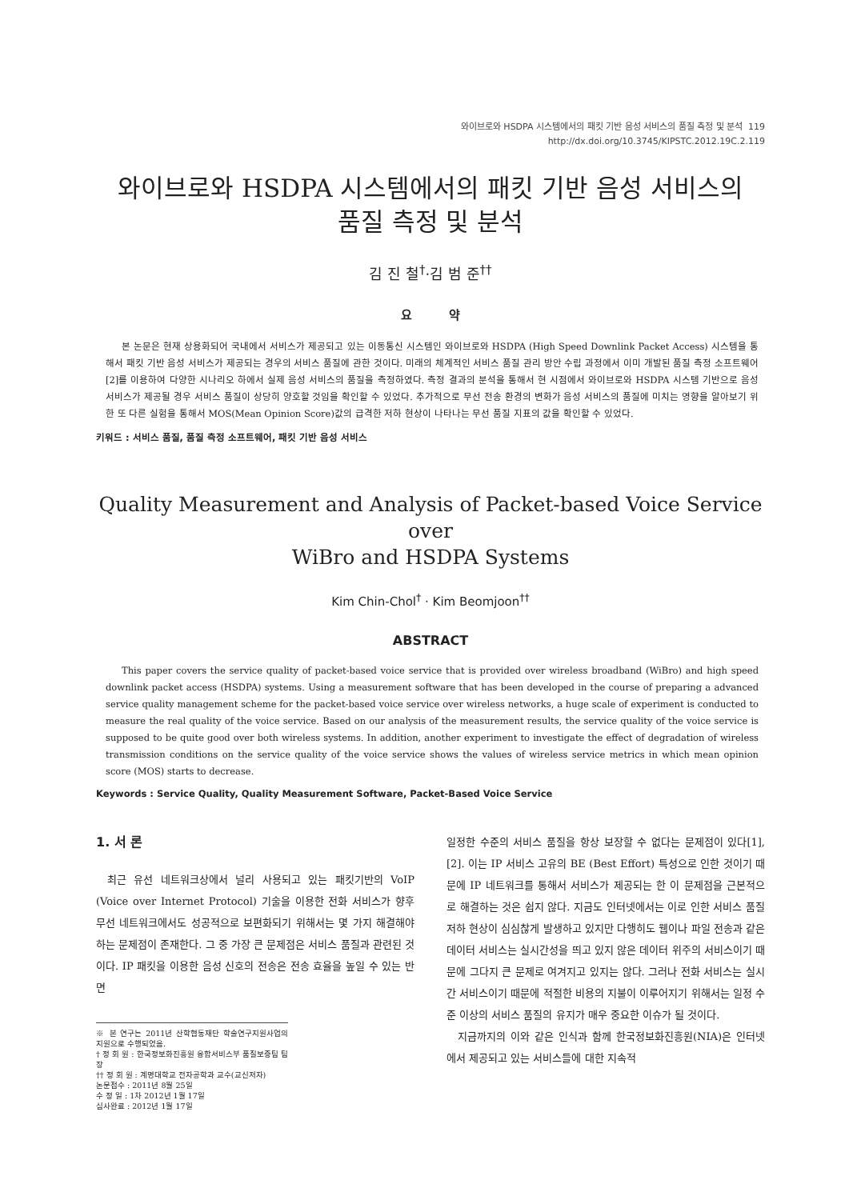와이브로와 HSDPA 시스템에서의 패킷 기반 음성 서비스의 품질 측정 및 분석 119
http://dx.doi.org/10.3745/KIPSTC.2012.19C.2.119
와이브로와 HSDPA 시스템에서의 패킷 기반 음성 서비스의
품질 측정 및 분석
김 진 철<sup>†</sup>·김 범 준<sup>††</sup>
요 약
본 논문은 현재 상용화되어 국내에서 서비스가 제공되고 있는 이동통신 시스템인 와이브로와 HSDPA (High Speed Downlink Packet Access) 시스템을 통해서 패킷 기반 음성 서비스가 제공되는 경우의 서비스 품질에 관한 것이다. 미래의 체계적인 서비스 품질 관리 방안 수립 과정에서 이미 개발된 품질 측정 소프트웨어[2]를 이용하여 다양한 시나리오 하에서 실제 음성 서비스의 품질을 측정하였다. 측정 결과의 분석을 통해서 현 시점에서 와이브로와 HSDPA 시스템 기반으로 음성 서비스가 제공될 경우 서비스 품질이 상당히 양호할 것임을 확인할 수 있었다. 추가적으로 무선 전송 환경의 변화가 음성 서비스의 품질에 미치는 영향을 알아보기 위한 또 다른 실험을 통해서 MOS(Mean Opinion Score)값의 급격한 저하 현상이 나타나는 무선 품질 지표의 값을 확인할 수 있었다.
키워드 : 서비스 품질, 품질 측정 소프트웨어, 패킷 기반 음성 서비스
Quality Measurement and Analysis of Packet-based Voice Service over
WiBro and HSDPA Systems
Kim Chin-Chol<sup>†</sup> · Kim Beomjoon<sup>††</sup>
ABSTRACT
This paper covers the service quality of packet-based voice service that is provided over wireless broadband (WiBro) and high speed downlink packet access (HSDPA) systems. Using a measurement software that has been developed in the course of preparing a advanced service quality management scheme for the packet-based voice service over wireless networks, a huge scale of experiment is conducted to measure the real quality of the voice service. Based on our analysis of the measurement results, the service quality of the voice service is supposed to be quite good over both wireless systems. In addition, another experiment to investigate the effect of degradation of wireless transmission conditions on the service quality of the voice service shows the values of wireless service metrics in which mean opinion score (MOS) starts to decrease.
Keywords : Service Quality, Quality Measurement Software, Packet-Based Voice Service
1. 서 론
최근 유선 네트워크상에서 널리 사용되고 있는 패킷기반의 VoIP (Voice over Internet Protocol) 기술을 이용한 전화 서비스가 향후 무선 네트워크에서도 성공적으로 보편화되기 위해서는 몇 가지 해결해야 하는 문제점이 존재한다. 그 중 가장 큰 문제점은 서비스 품질과 관련된 것이다. IP 패킷을 이용한 음성 신호의 전송은 전송 효율을 높일 수 있는 반면
※ 본 연구는 2011년 산학협동재단 학술연구지원사업의 지원으로 수행되었음.
† 정 회 원 : 한국정보화진흥원 융합서비스부 품질보증팀 팀장
†† 정 회 원 : 계명대학교 전자공학과 교수(교신저자)
논문접수 : 2011년 8월 25일
수 정 일 : 1차 2012년 1월 17일
심사완료 : 2012년 1월 17일
일정한 수준의 서비스 품질을 항상 보장할 수 없다는 문제점이 있다[1],[2]. 이는 IP 서비스 고유의 BE (Best Effort) 특성으로 인한 것이기 때문에 IP 네트워크를 통해서 서비스가 제공되는 한 이 문제점을 근본적으로 해결하는 것은 쉽지 않다. 지금도 인터넷에서는 이로 인한 서비스 품질 저하 현상이 심심찮게 발생하고 있지만 다행히도 웹이나 파일 전송과 같은 데이터 서비스는 실시간성을 띄고 있지 않은 데이터 위주의 서비스이기 때문에 그다지 큰 문제로 여겨지고 있지는 않다. 그러나 전화 서비스는 실시간 서비스이기 때문에 적절한 비용의 지불이 이루어지기 위해서는 일정 수준 이상의 서비스 품질의 유지가 매우 중요한 이슈가 될 것이다.
지금까지의 이와 같은 인식과 함께 한국정보화진흥원(NIA)은 인터넷에서 제공되고 있는 서비스들에 대한 지속적